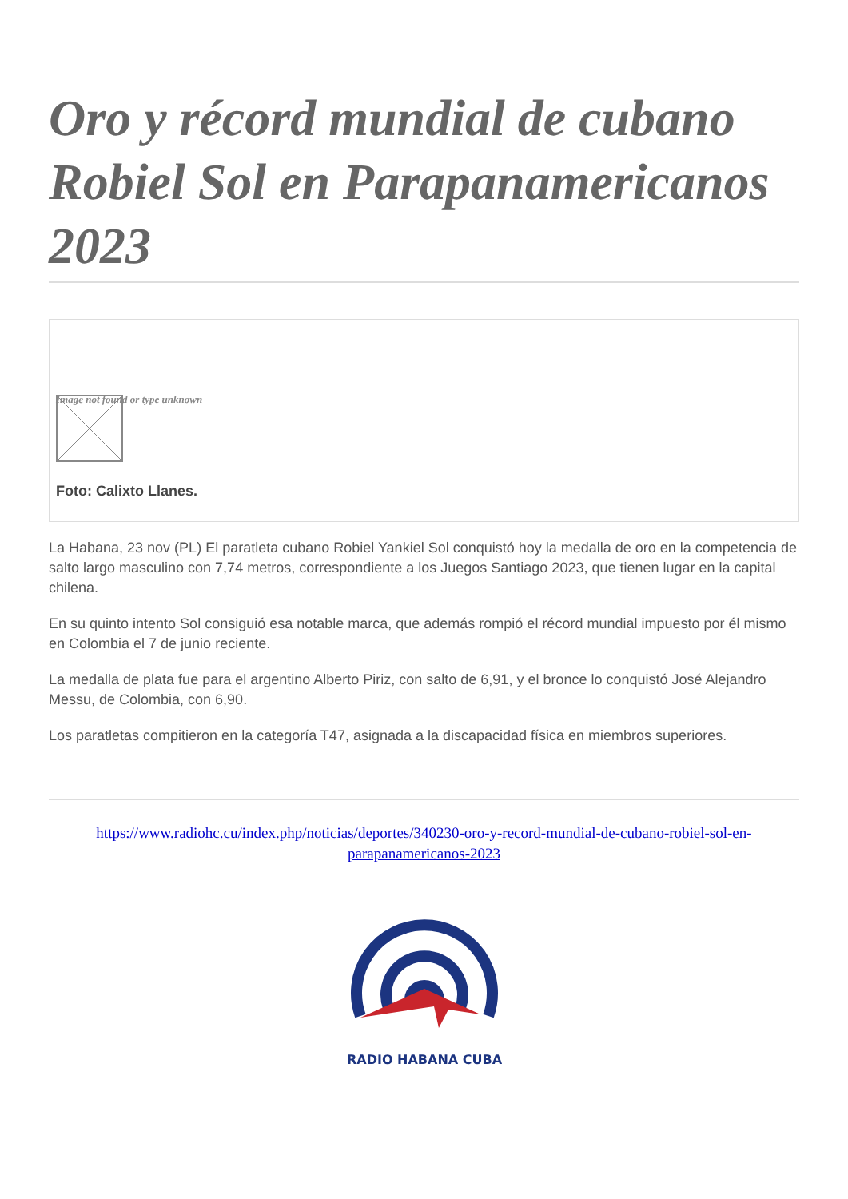Oro y récord mundial de cubano Robiel Sol en Parapanamericanos 2023
Image not found or type unknown
Foto: Calixto Llanes.
La Habana, 23 nov (PL) El paratleta cubano Robiel Yankiel Sol conquistó hoy la medalla de oro en la competencia de salto largo masculino con 7,74 metros, correspondiente a los Juegos Santiago 2023, que tienen lugar en la capital chilena.
En su quinto intento Sol consiguió esa notable marca, que además rompió el récord mundial impuesto por él mismo en Colombia el 7 de junio reciente.
La medalla de plata fue para el argentino Alberto Piriz, con salto de 6,91, y el bronce lo conquistó José Alejandro Messu, de Colombia, con 6,90.
Los paratletas compitieron en la categoría T47, asignada a la discapacidad física en miembros superiores.
https://www.radiohc.cu/index.php/noticias/deportes/340230-oro-y-record-mundial-de-cubano-robiel-sol-en-parapanamericanos-2023
RADIO HABANA CUBA